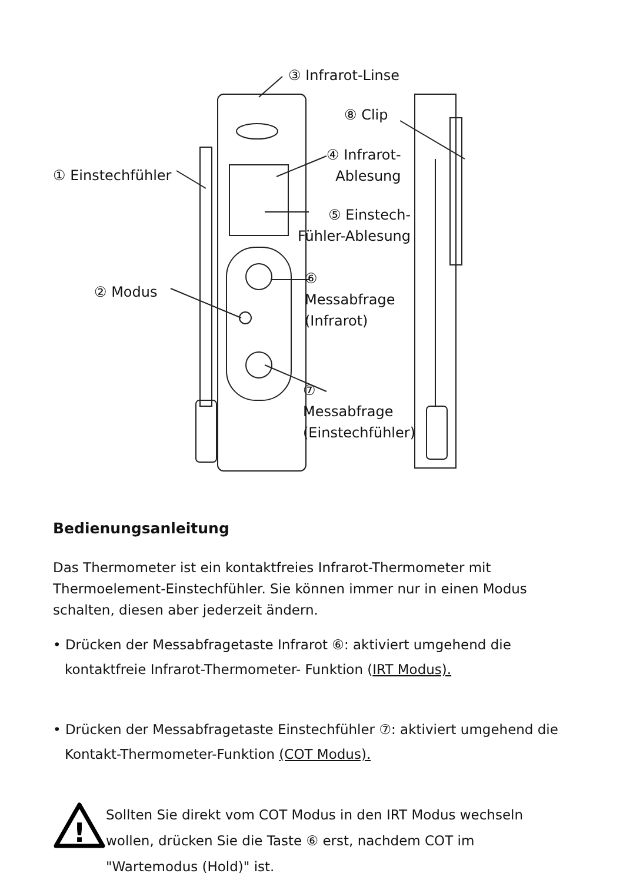③ Infrarot-Linse
⑧ Clip
④ Infrarot-
Ablesung
① Einstechfühler
⑤ Einstech-
Fühler-Ablesung
② Modus
⑥
Messabfrage
(Infrarot)
⑦
Messabfrage
(Einstechfühler)
Bedienungsanleitung
Das Thermometer ist ein kontaktfreies Infrarot-Thermometer mit Thermoelement-Einstechfühler. Sie können immer nur in einen Modus schalten, diesen aber jederzeit ändern.
• Drücken der Messabfragetaste Infrarot ⑥: aktiviert umgehend die kontaktfreie Infrarot-Thermometer- Funktion (IRT Modus).
• Drücken der Messabfragetaste Einstechfühler ⑦: aktiviert umgehend die Kontakt-Thermometer-Funktion (COT Modus).
!
Sollten Sie direkt vom COT Modus in den IRT Modus wechseln wollen, drücken Sie die Taste ⑥ erst, nachdem COT im "Wartemodus (Hold)" ist.